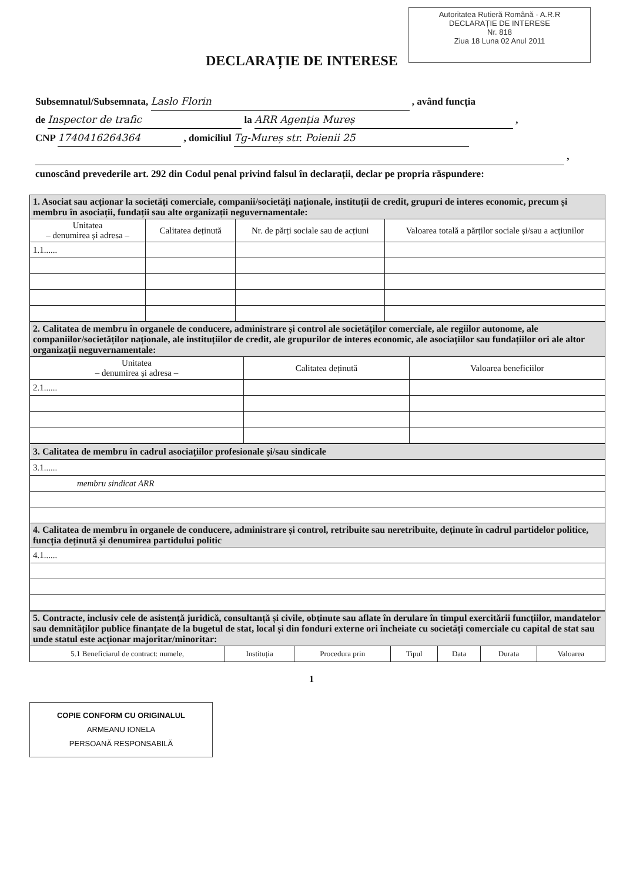Autoritatea Rutieră Română - A.R.R
DECLARAȚIE DE INTERESE
Nr. 818
Ziua 18 Luna 02 Anul 2011
DECLARAȚIE DE INTERESE
Subsemnatul/Subsemnata, Laslo Florin , având funcția
de Inspector de trafic la ARR Agenția Mureș ,
CNP 1740416264364 , domiciliul Tg-Mureș str. Poienii 25
,
cunoscând prevederile art. 292 din Codul penal privind falsul în declarații, declar pe propria răspundere:
| 1. Asociat sau acționar la societăți comerciale, companii/societăți naționale, instituții de credit, grupuri de interes economic, precum și membru în asociații, fundații sau alte organizații neguvernamentale: | | | |
| Unitatea – denumirea și adresa – | Calitatea deținută | Nr. de părți sociale sau de acțiuni | Valoarea totală a părților sociale și/sau a acțiunilor |
| 1.1...... | | | |
| 2. Calitatea de membru în organele de conducere, administrare și control ale societăților comerciale, ale regiilor autonome, ale companiilor/societăților naționale, ale instituțiilor de credit, ale grupurilor de interes economic, ale asociațiilor sau fundațiilor ori ale altor organizații neguvernamentale: | | |
| Unitatea – denumirea și adresa – | Calitatea deținută | Valoarea beneficiilor |
| 2.1...... | | |
| 3. Calitatea de membru în cadrul asociațiilor profesionale și/sau sindicale |
| 3.1...... |
| membru sindicat ARR |
| 4. Calitatea de membru în organele de conducere, administrare și control, retribuite sau neretribuite, deținute în cadrul partidelor politice, funcția deținută și denumirea partidului politic |
| 4.1...... |
| 5. Contracte, inclusiv cele de asistență juridică, consultanță și civile, obținute sau aflate în derulare în timpul exercitării funcțiilor, mandatelor sau demnităților publice finanțate de la bugetul de stat, local și din fonduri externe ori încheiate cu societăți comerciale cu capital de stat sau unde statul este acționar majoritar/minoritar: | | | | | | |
| 5.1 Beneficiarul de contract: numele, | Instituția | Procedura prin | Tipul | Data | Durata | Valoarea |
1
COPIE CONFORM CU ORIGINALUL
ARMEANU IONELA
PERSOANĂ RESPONSABILĂ